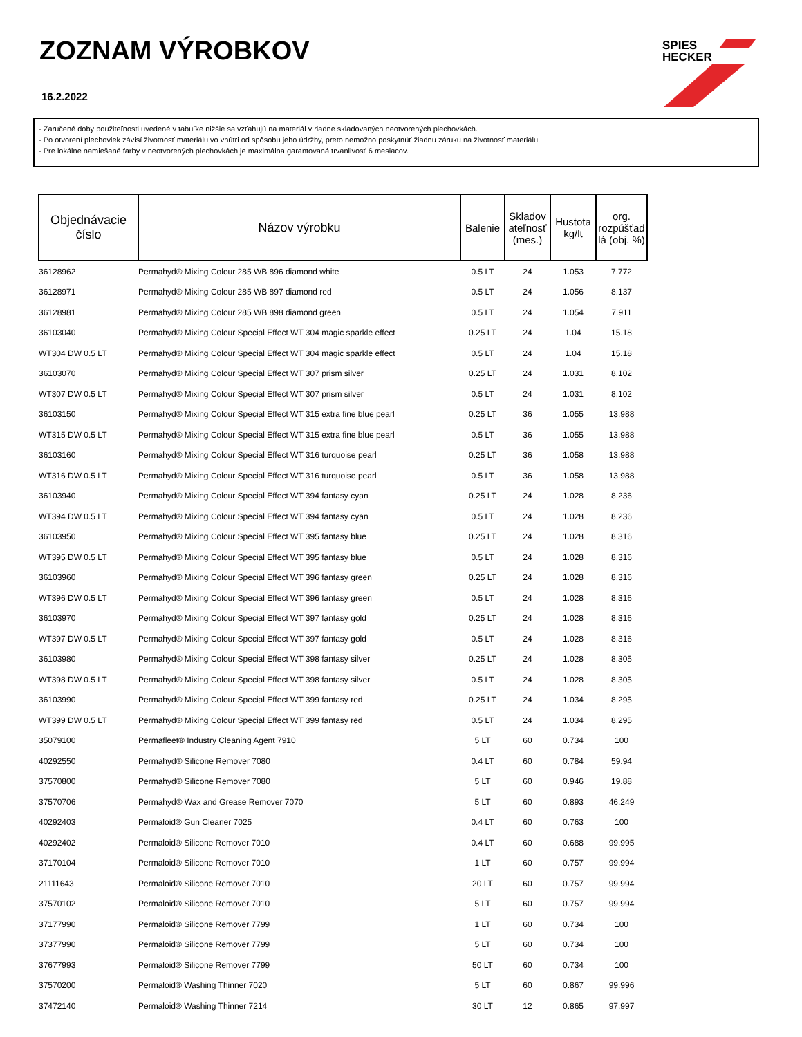ZOZNAM VÝROBKOV
16.2.2022
SPIES
HECKER
- Zaručené doby použiteľnosti uvedené v tabuľke nižšie sa vzťahujú na materiál v riadne skladovaných neotvorených plechovkách.
- Po otvorení plechoviek závisí životnosť materiálu vo vnútri od spôsobu jeho údržby, preto nemožno poskytnúť žiadnu záruku na životnosť materiálu.
- Pre lokálne namiešané farby v neotvorených plechovkách je maximálna garantovaná trvanlivosť 6 mesiacov.
| Objednávacie číslo | Názov výrobku | Balenie | Skladov ateľnosť (mes.) | Hustota kg/lt | org. rozpúšťad lá (obj. %) |
| --- | --- | --- | --- | --- | --- |
| 36128962 | Permahyd® Mixing Colour 285 WB 896 diamond white | 0.5 LT | 24 | 1.053 | 7.772 |
| 36128971 | Permahyd® Mixing Colour 285 WB 897 diamond red | 0.5 LT | 24 | 1.056 | 8.137 |
| 36128981 | Permahyd® Mixing Colour 285 WB 898 diamond green | 0.5 LT | 24 | 1.054 | 7.911 |
| 36103040 | Permahyd® Mixing Colour Special Effect WT 304 magic sparkle effect | 0.25 LT | 24 | 1.04 | 15.18 |
| WT304 DW 0.5 LT | Permahyd® Mixing Colour Special Effect WT 304 magic sparkle effect | 0.5 LT | 24 | 1.04 | 15.18 |
| 36103070 | Permahyd® Mixing Colour Special Effect WT 307 prism silver | 0.25 LT | 24 | 1.031 | 8.102 |
| WT307 DW 0.5 LT | Permahyd® Mixing Colour Special Effect WT 307 prism silver | 0.5 LT | 24 | 1.031 | 8.102 |
| 36103150 | Permahyd® Mixing Colour Special Effect WT 315 extra fine blue pearl | 0.25 LT | 36 | 1.055 | 13.988 |
| WT315 DW 0.5 LT | Permahyd® Mixing Colour Special Effect WT 315 extra fine blue pearl | 0.5 LT | 36 | 1.055 | 13.988 |
| 36103160 | Permahyd® Mixing Colour Special Effect WT 316 turquoise pearl | 0.25 LT | 36 | 1.058 | 13.988 |
| WT316 DW 0.5 LT | Permahyd® Mixing Colour Special Effect WT 316 turquoise pearl | 0.5 LT | 36 | 1.058 | 13.988 |
| 36103940 | Permahyd® Mixing Colour Special Effect WT 394 fantasy cyan | 0.25 LT | 24 | 1.028 | 8.236 |
| WT394 DW 0.5 LT | Permahyd® Mixing Colour Special Effect WT 394 fantasy cyan | 0.5 LT | 24 | 1.028 | 8.236 |
| 36103950 | Permahyd® Mixing Colour Special Effect WT 395 fantasy blue | 0.25 LT | 24 | 1.028 | 8.316 |
| WT395 DW 0.5 LT | Permahyd® Mixing Colour Special Effect WT 395 fantasy blue | 0.5 LT | 24 | 1.028 | 8.316 |
| 36103960 | Permahyd® Mixing Colour Special Effect WT 396 fantasy green | 0.25 LT | 24 | 1.028 | 8.316 |
| WT396 DW 0.5 LT | Permahyd® Mixing Colour Special Effect WT 396 fantasy green | 0.5 LT | 24 | 1.028 | 8.316 |
| 36103970 | Permahyd® Mixing Colour Special Effect WT 397 fantasy gold | 0.25 LT | 24 | 1.028 | 8.316 |
| WT397 DW 0.5 LT | Permahyd® Mixing Colour Special Effect WT 397 fantasy gold | 0.5 LT | 24 | 1.028 | 8.316 |
| 36103980 | Permahyd® Mixing Colour Special Effect WT 398 fantasy silver | 0.25 LT | 24 | 1.028 | 8.305 |
| WT398 DW 0.5 LT | Permahyd® Mixing Colour Special Effect WT 398 fantasy silver | 0.5 LT | 24 | 1.028 | 8.305 |
| 36103990 | Permahyd® Mixing Colour Special Effect WT 399 fantasy red | 0.25 LT | 24 | 1.034 | 8.295 |
| WT399 DW 0.5 LT | Permahyd® Mixing Colour Special Effect WT 399 fantasy red | 0.5 LT | 24 | 1.034 | 8.295 |
| 35079100 | Permafleet® Industry Cleaning Agent 7910 | 5 LT | 60 | 0.734 | 100 |
| 40292550 | Permahyd® Silicone Remover 7080 | 0.4 LT | 60 | 0.784 | 59.94 |
| 37570800 | Permahyd® Silicone Remover 7080 | 5 LT | 60 | 0.946 | 19.88 |
| 37570706 | Permahyd® Wax and Grease Remover 7070 | 5 LT | 60 | 0.893 | 46.249 |
| 40292403 | Permaloid® Gun Cleaner 7025 | 0.4 LT | 60 | 0.763 | 100 |
| 40292402 | Permaloid® Silicone Remover 7010 | 0.4 LT | 60 | 0.688 | 99.995 |
| 37170104 | Permaloid® Silicone Remover 7010 | 1 LT | 60 | 0.757 | 99.994 |
| 21111643 | Permaloid® Silicone Remover 7010 | 20 LT | 60 | 0.757 | 99.994 |
| 37570102 | Permaloid® Silicone Remover 7010 | 5 LT | 60 | 0.757 | 99.994 |
| 37177990 | Permaloid® Silicone Remover 7799 | 1 LT | 60 | 0.734 | 100 |
| 37377990 | Permaloid® Silicone Remover 7799 | 5 LT | 60 | 0.734 | 100 |
| 37677993 | Permaloid® Silicone Remover 7799 | 50 LT | 60 | 0.734 | 100 |
| 37570200 | Permaloid® Washing Thinner 7020 | 5 LT | 60 | 0.867 | 99.996 |
| 37472140 | Permaloid® Washing Thinner 7214 | 30 LT | 12 | 0.865 | 97.997 |